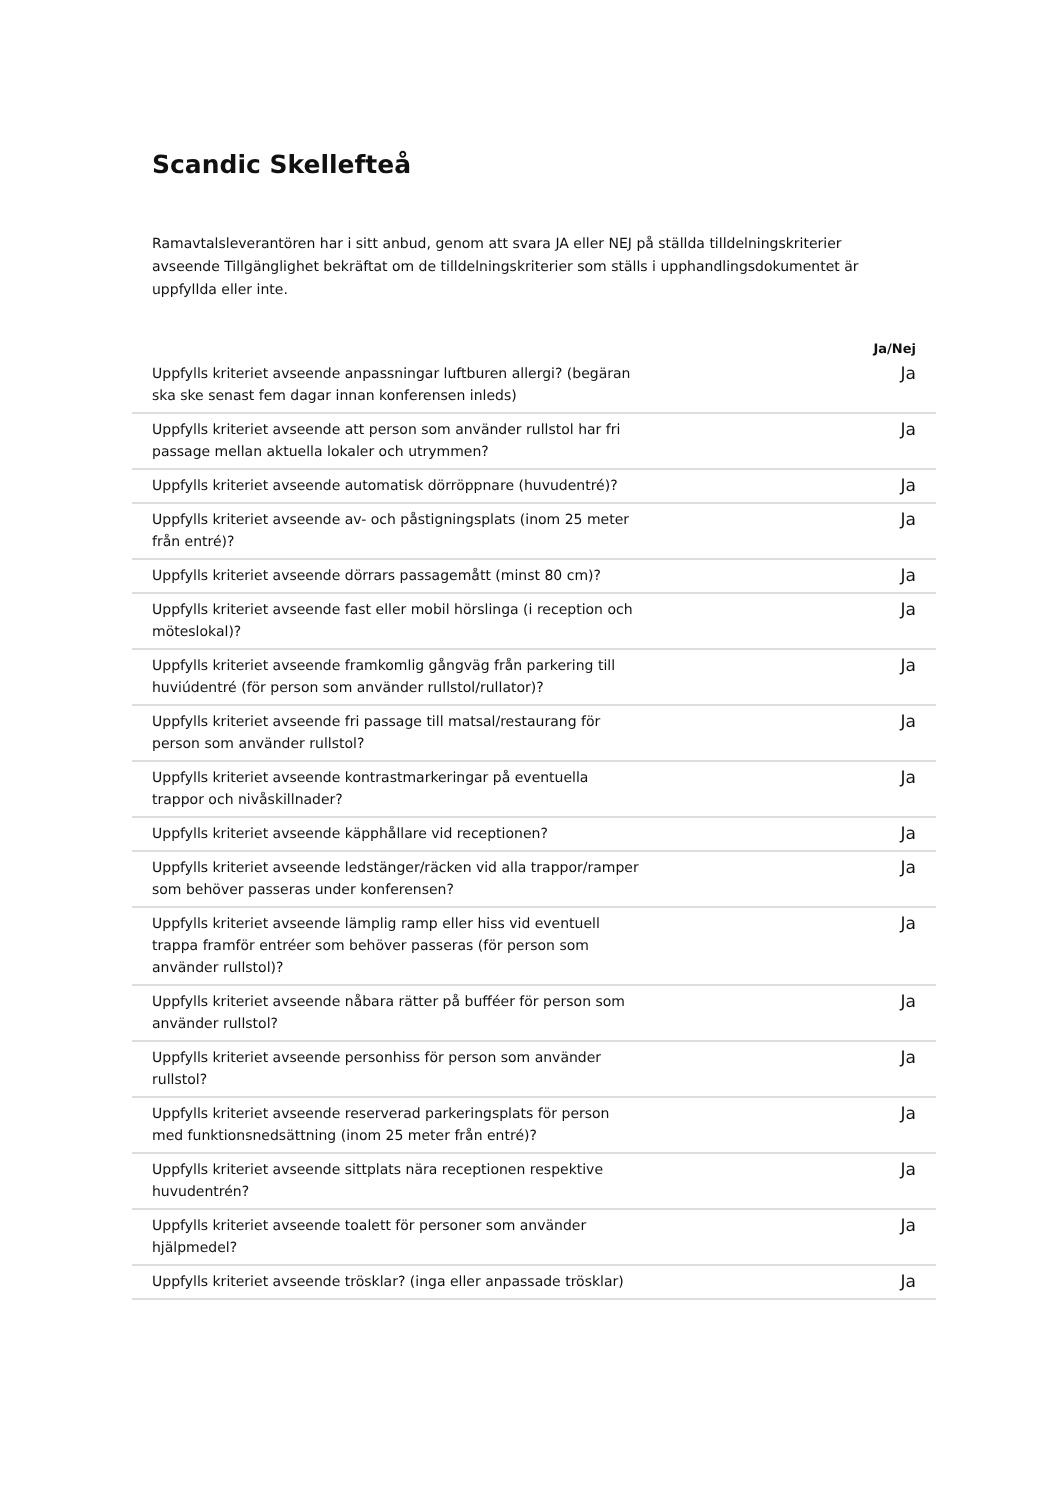Scandic Skellefteå
Ramavtalsleverantören har i sitt anbud, genom att svara JA eller NEJ på ställda tilldelningskriterier avseende Tillgänglighet bekräftat om de tilldelningskriterier som ställs i upphandlingsdokumentet är uppfyllda eller inte.
| | Ja/Nej |
| --- | --- |
| Uppfylls kriteriet avseende anpassningar luftburen allergi? (begäran ska ske senast fem dagar innan konferensen inleds) | Ja |
| Uppfylls kriteriet avseende att person som använder rullstol har fri passage mellan aktuella lokaler och utrymmen? | Ja |
| Uppfylls kriteriet avseende automatisk dörröppnare (huvudentré)? | Ja |
| Uppfylls kriteriet avseende av- och påstigningsplats (inom 25 meter från entré)? | Ja |
| Uppfylls kriteriet avseende dörrars passagemått (minst 80 cm)? | Ja |
| Uppfylls kriteriet avseende fast eller mobil hörslinga (i reception och möteslokal)? | Ja |
| Uppfylls kriteriet avseende framkomlig gångväg från parkering till huviúdentré (för person som använder rullstol/rullator)? | Ja |
| Uppfylls kriteriet avseende fri passage till matsal/restaurang för person som använder rullstol? | Ja |
| Uppfylls kriteriet avseende kontrastmarkeringar på eventuella trappor och nivåskillnader? | Ja |
| Uppfylls kriteriet avseende käpphållare vid receptionen? | Ja |
| Uppfylls kriteriet avseende ledstänger/räcken vid alla trappor/ramper som behöver passeras under konferensen? | Ja |
| Uppfylls kriteriet avseende lämplig ramp eller hiss vid eventuell trappa framför entréer som behöver passeras (för person som använder rullstol)? | Ja |
| Uppfylls kriteriet avseende nåbara rätter på bufféer för person som använder rullstol? | Ja |
| Uppfylls kriteriet avseende personhiss för person som använder rullstol? | Ja |
| Uppfylls kriteriet avseende reserverad parkeringsplats för person med funktionsnedsättning (inom 25 meter från entré)? | Ja |
| Uppfylls kriteriet avseende sittplats nära receptionen respektive huvudentrén? | Ja |
| Uppfylls kriteriet avseende toalett för personer som använder hjälpmedel? | Ja |
| Uppfylls kriteriet avseende trösklar? (inga eller anpassade trösklar) | Ja |